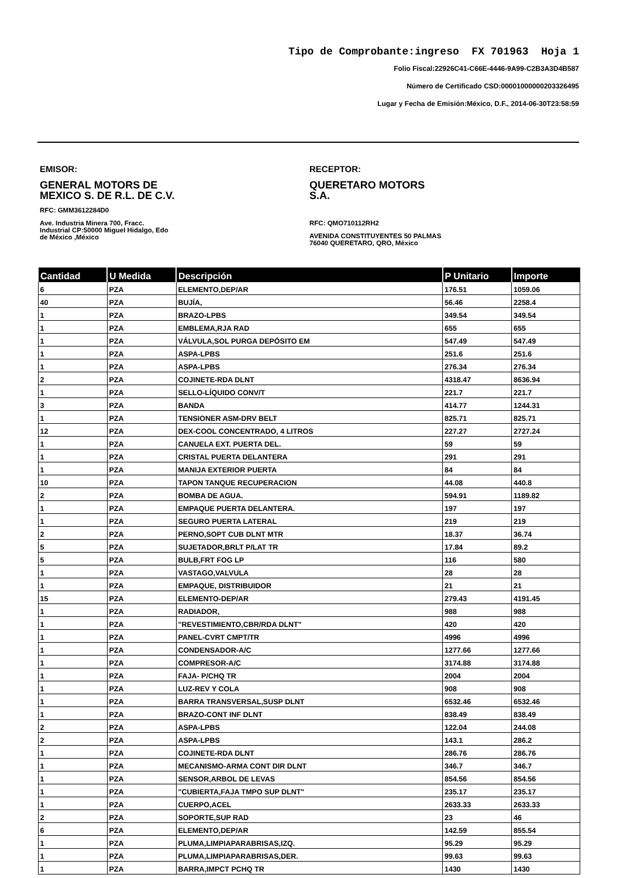Tipo de Comprobante:ingreso FX 701963 Hoja 1
Folio Fiscal:22926C41-C66E-4446-9A99-C2B3A3D4B587
Número de Certificado CSD:00001000000203326495
Lugar y Fecha de Emisión:México, D.F., 2014-06-30T23:58:59
EMISOR:
GENERAL MOTORS DE MEXICO S. DE R.L. DE C.V.
RFC: GMM3612284D0
Ave. Industria Minera 700, Fracc. Industrial CP:50000 Miguel Hidalgo, Edo de México ,México
RECEPTOR:
QUERETARO MOTORS S.A.
RFC: QMO710112RH2
AVENIDA CONSTITUYENTES 50 PALMAS 76040 QUERETARO, QRO, México
| Cantidad | U Medida | Descripción | P Unitario | Importe |
| --- | --- | --- | --- | --- |
| 6 | PZA | ELEMENTO,DEP/AR | 176.51 | 1059.06 |
| 40 | PZA | BUJÍA, | 56.46 | 2258.4 |
| 1 | PZA | BRAZO-LPBS | 349.54 | 349.54 |
| 1 | PZA | EMBLEMA,RJA RAD | 655 | 655 |
| 1 | PZA | VÁLVULA,SOL PURGA DEPÓSITO EM | 547.49 | 547.49 |
| 1 | PZA | ASPA-LPBS | 251.6 | 251.6 |
| 1 | PZA | ASPA-LPBS | 276.34 | 276.34 |
| 2 | PZA | COJINETE-RDA DLNT | 4318.47 | 8636.94 |
| 1 | PZA | SELLO-LÍQUIDO CONV/T | 221.7 | 221.7 |
| 3 | PZA | BANDA | 414.77 | 1244.31 |
| 1 | PZA | TENSIONER ASM-DRV BELT | 825.71 | 825.71 |
| 12 | PZA | DEX-COOL CONCENTRADO, 4 LITROS | 227.27 | 2727.24 |
| 1 | PZA | CANUELA EXT. PUERTA DEL. | 59 | 59 |
| 1 | PZA | CRISTAL PUERTA DELANTERA | 291 | 291 |
| 1 | PZA | MANIJA EXTERIOR PUERTA | 84 | 84 |
| 10 | PZA | TAPON TANQUE RECUPERACION | 44.08 | 440.8 |
| 2 | PZA | BOMBA DE AGUA. | 594.91 | 1189.82 |
| 1 | PZA | EMPAQUE PUERTA DELANTERA. | 197 | 197 |
| 1 | PZA | SEGURO PUERTA LATERAL | 219 | 219 |
| 2 | PZA | PERNO,SOPT CUB DLNT MTR | 18.37 | 36.74 |
| 5 | PZA | SUJETADOR,BRLT P/LAT TR | 17.84 | 89.2 |
| 5 | PZA | BULB,FRT FOG LP | 116 | 580 |
| 1 | PZA | VASTAGO,VALVULA | 28 | 28 |
| 1 | PZA | EMPAQUE, DISTRIBUIDOR | 21 | 21 |
| 15 | PZA | ELEMENTO-DEP/AR | 279.43 | 4191.45 |
| 1 | PZA | RADIADOR, | 988 | 988 |
| 1 | PZA | "REVESTIMIENTO,CBR/RDA DLNT" | 420 | 420 |
| 1 | PZA | PANEL-CVRT CMPT/TR | 4996 | 4996 |
| 1 | PZA | CONDENSADOR-A/C | 1277.66 | 1277.66 |
| 1 | PZA | COMPRESOR-A/C | 3174.88 | 3174.88 |
| 1 | PZA | FAJA- P/CHQ TR | 2004 | 2004 |
| 1 | PZA | LUZ-REV Y COLA | 908 | 908 |
| 1 | PZA | BARRA TRANSVERSAL,SUSP DLNT | 6532.46 | 6532.46 |
| 1 | PZA | BRAZO-CONT INF DLNT | 838.49 | 838.49 |
| 2 | PZA | ASPA-LPBS | 122.04 | 244.08 |
| 2 | PZA | ASPA-LPBS | 143.1 | 286.2 |
| 1 | PZA | COJINETE-RDA DLNT | 286.76 | 286.76 |
| 1 | PZA | MECANISMO-ARMA CONT DIR DLNT | 346.7 | 346.7 |
| 1 | PZA | SENSOR,ARBOL DE LEVAS | 854.56 | 854.56 |
| 1 | PZA | "CUBIERTA,FAJA TMPO SUP DLNT" | 235.17 | 235.17 |
| 1 | PZA | CUERPO,ACEL | 2633.33 | 2633.33 |
| 2 | PZA | SOPORTE,SUP RAD | 23 | 46 |
| 6 | PZA | ELEMENTO,DEP/AR | 142.59 | 855.54 |
| 1 | PZA | PLUMA,LIMPIAPARABRISAS,IZQ. | 95.29 | 95.29 |
| 1 | PZA | PLUMA,LIMPIAPARABRISAS,DER. | 99.63 | 99.63 |
| 1 | PZA | BARRA,IMPCT PCHQ TR | 1430 | 1430 |